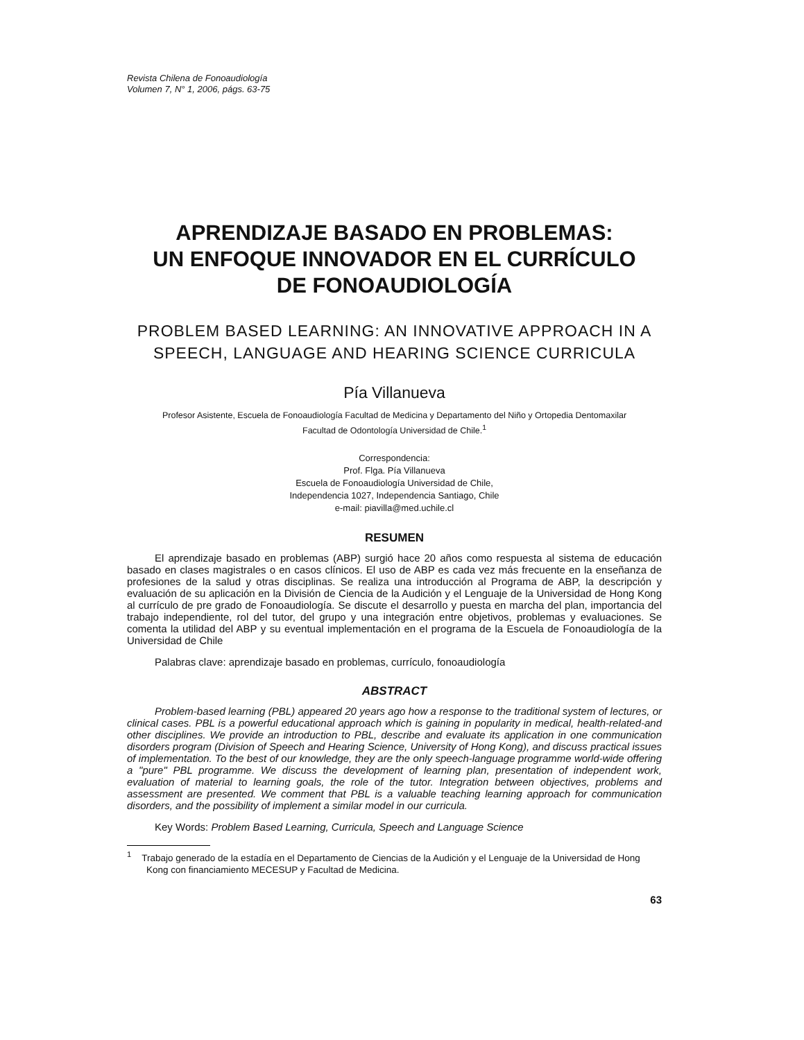Revista Chilena de Fonoaudiología
Volumen 7, N° 1, 2006, págs. 63-75
APRENDIZAJE BASADO EN PROBLEMAS:
UN ENFOQUE INNOVADOR EN EL CURRÍCULO
DE FONOAUDIOLOGÍA
PROBLEM BASED LEARNING: AN INNOVATIVE APPROACH IN A
SPEECH, LANGUAGE AND HEARING SCIENCE CURRICULA
Pía Villanueva
Profesor Asistente, Escuela de Fonoaudiología Facultad de Medicina y Departamento del Niño y Ortopedia Dentomaxilar
Facultad de Odontología Universidad de Chile.<sup>1</sup>
Correspondencia:
Prof. Flga. Pía Villanueva
Escuela de Fonoaudiología Universidad de Chile,
Independencia 1027, Independencia Santiago, Chile
e-mail: piavilla@med.uchile.cl
RESUMEN
El aprendizaje basado en problemas (ABP) surgió hace 20 años como respuesta al sistema de educación basado en clases magistrales o en casos clínicos. El uso de ABP es cada vez más frecuente en la enseñanza de profesiones de la salud y otras disciplinas. Se realiza una introducción al Programa de ABP, la descripción y evaluación de su aplicación en la División de Ciencia de la Audición y el Lenguaje de la Universidad de Hong Kong al currículo de pre grado de Fonoaudiología. Se discute el desarrollo y puesta en marcha del plan, importancia del trabajo independiente, rol del tutor, del grupo y una integración entre objetivos, problemas y evaluaciones. Se comenta la utilidad del ABP y su eventual implementación en el programa de la Escuela de Fonoaudiología de la Universidad de Chile
Palabras clave: aprendizaje basado en problemas, currículo, fonoaudiología
ABSTRACT
Problem-based learning (PBL) appeared 20 years ago how a response to the traditional system of lectures, or clinical cases. PBL is a powerful educational approach which is gaining in popularity in medical, health-related-and other disciplines. We provide an introduction to PBL, describe and evaluate its application in one communication disorders program (Division of Speech and Hearing Science, University of Hong Kong), and discuss practical issues of implementation. To the best of our knowledge, they are the only speech-language programme world-wide offering a "pure" PBL programme. We discuss the development of learning plan, presentation of independent work, evaluation of material to learning goals, the role of the tutor. Integration between objectives, problems and assessment are presented. We comment that PBL is a valuable teaching learning approach for communication disorders, and the possibility of implement a similar model in our curricula.
Key Words: Problem Based Learning, Curricula, Speech and Language Science
<sup>1</sup> Trabajo generado de la estadía en el Departamento de Ciencias de la Audición y el Lenguaje de la Universidad de Hong Kong con financiamiento MECESUP y Facultad de Medicina.
63